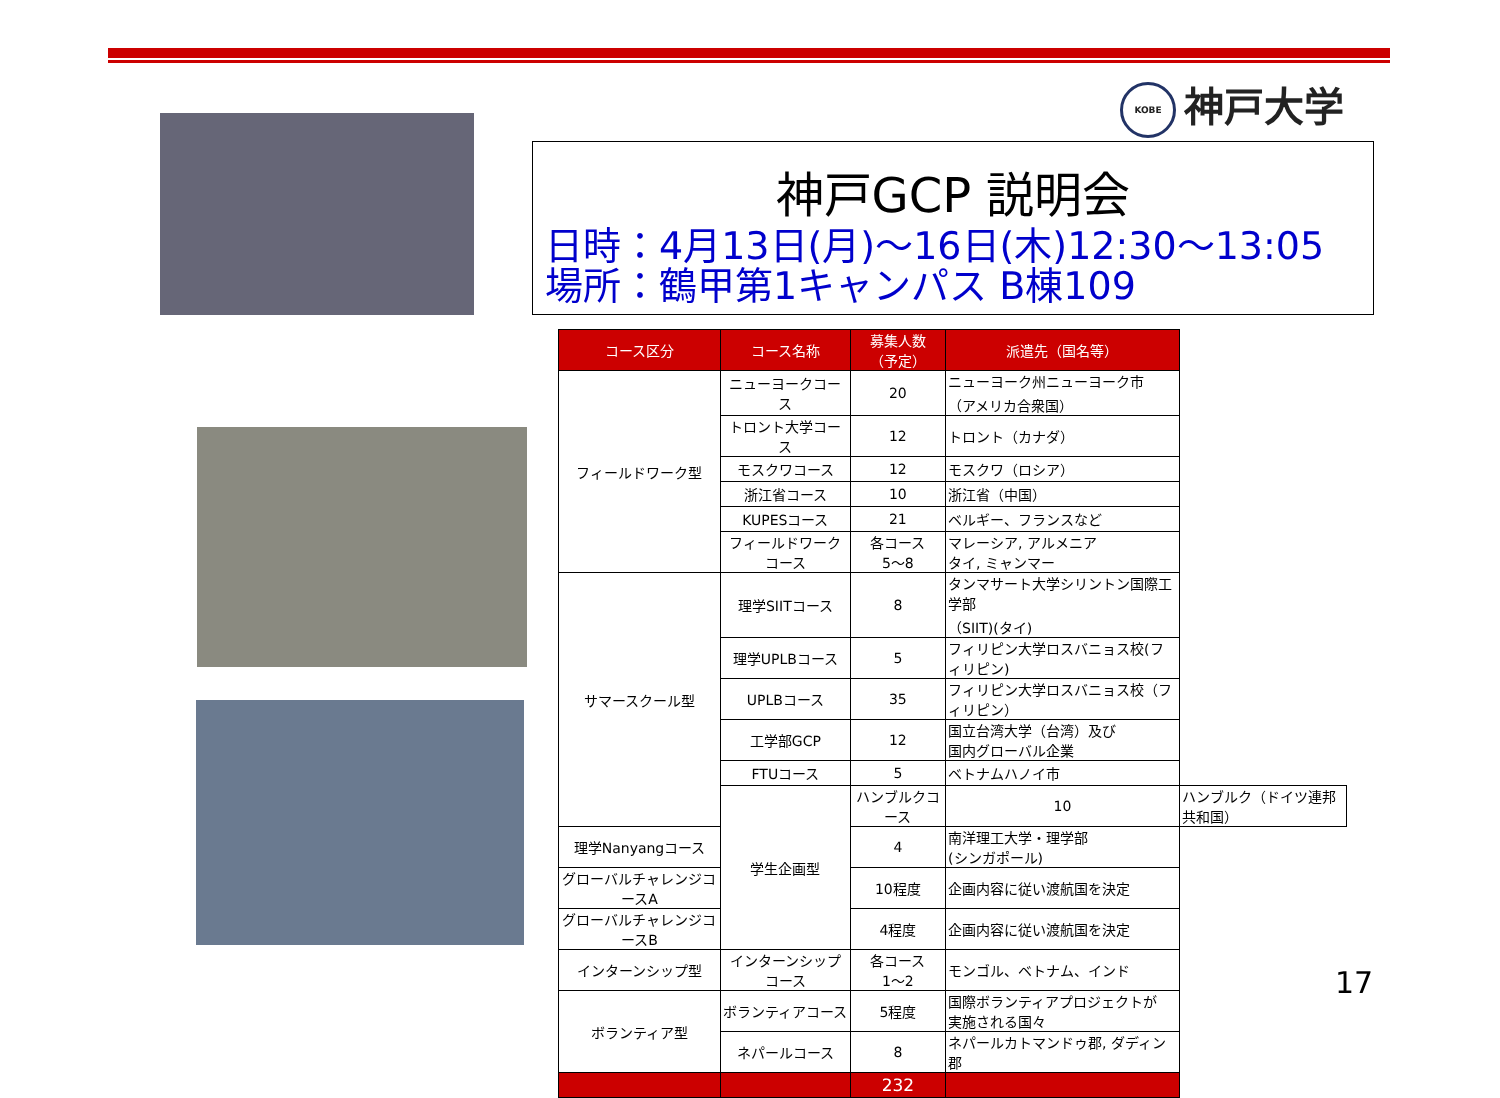KOBE 神戸大学
神戸GCP 説明会
日時：4月13日(月)～16日(木)12:30～13:05
場所：鶴甲第1キャンパス B棟109
| コース区分 | コース名称 | 募集人数 （予定） | 派遣先（国名等） | |
| --- | --- | --- | --- | --- |
| フィールドワーク型 | ニューヨークコース | 20 | ニューヨーク州ニューヨーク市 （アメリカ合衆国） | |
| | トロント大学コース | 12 | トロント（カナダ） | |
| | モスクワコース | 12 | モスクワ（ロシア） | |
| | 浙江省コース | 10 | 浙江省（中国） | |
| | KUPESコース | 21 | ベルギー、フランスなど | |
| | フィールドワークコース | 各コース 5～8 | マレーシア, アルメニア タイ, ミャンマー | |
| サマースクール型 | 理学SIITコース | 8 | タンマサート大学シリントン国際工学部 （SIIT)(タイ) | |
| | 理学UPLBコース | 5 | フィリピン大学ロスバニョス校(フィリピン) | |
| | UPLBコース | 35 | フィリピン大学ロスバニョス校（フィリピン） | |
| | 工学部GCP | 12 | 国立台湾大学（台湾）及び 国内グローバル企業 | |
| | FTUコース | 5 | ベトナムハノイ市 | |
| | 学生企画型 | ハンブルクコース | 10 | ハンブルク（ドイツ連邦共和国） |
| 理学Nanyangコース | | 4 | 南洋理工大学・理学部 (シンガポール) | |
| グローバルチャレンジコースA | | 10程度 | 企画内容に従い渡航国を決定 | |
| グローバルチャレンジコースB | | 4程度 | 企画内容に従い渡航国を決定 | |
| インターンシップ型 | インターンシップコース | 各コース 1～2 | モンゴル、ベトナム、インド | |
| ボランティア型 | ボランティアコース | 5程度 | 国際ボランティアプロジェクトが 実施される国々 | |
| | ネパールコース | 8 | ネパールカトマンドゥ郡, ダディン郡 | |
| | | 232 | | |
17